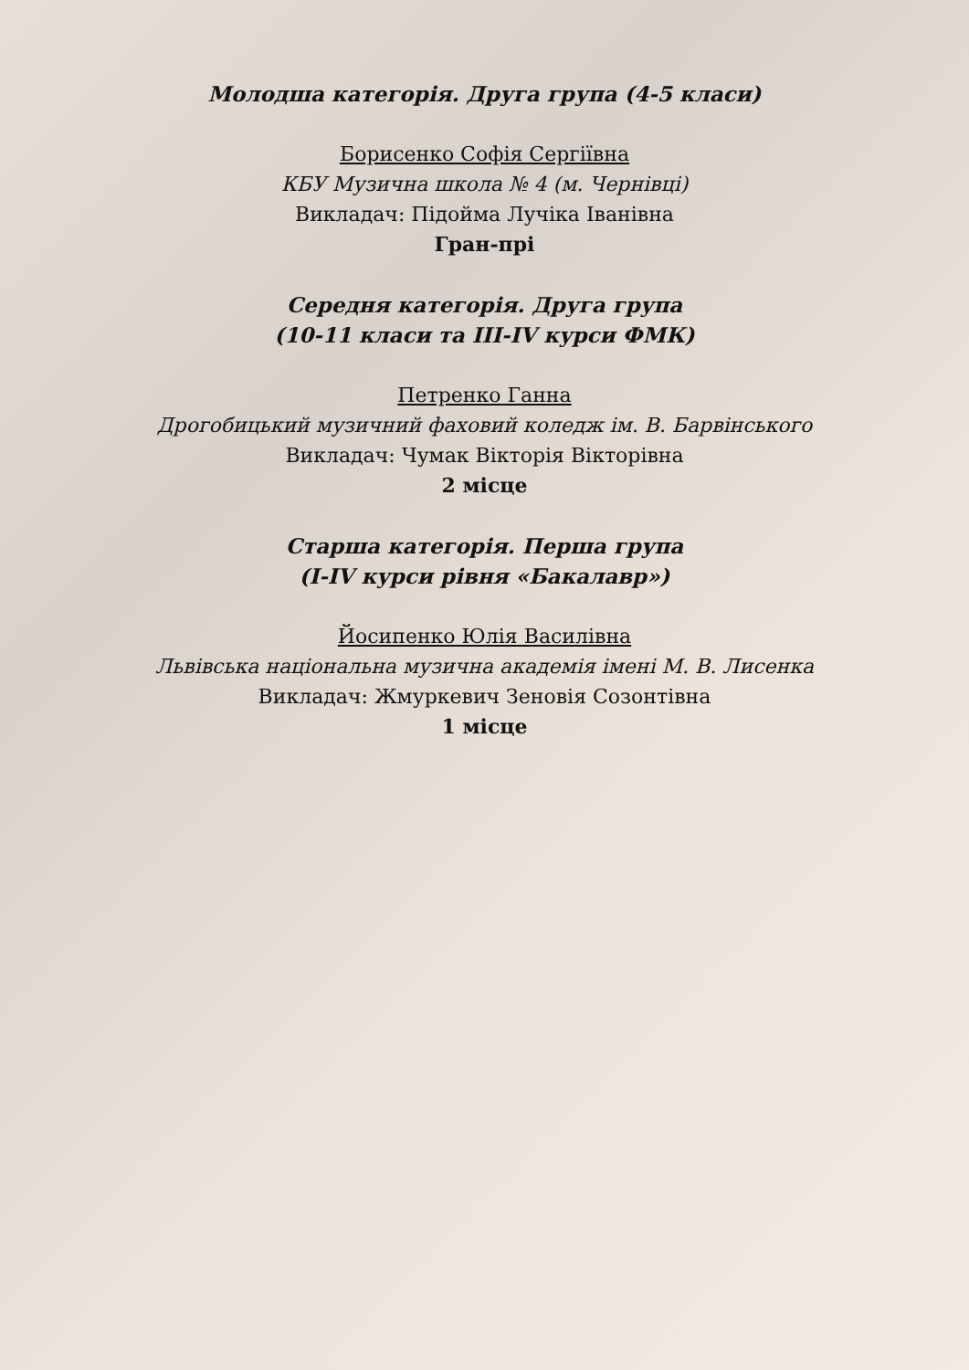Молодша категорія. Друга група (4-5 класи)
Борисенко Софія Сергіївна
КБУ Музична школа № 4 (м. Чернівці)
Викладач: Підойма Лучіка Іванівна
Гран-прі
Середня категорія. Друга група
(10-11 класи та ІІІ-IV курси ФМК)
Петренко Ганна
Дрогобицький музичний фаховий коледж ім. В. Барвінського
Викладач: Чумак Вікторія Вікторівна
2 місце
Старша категорія. Перша група
(I-IV курси рівня «Бакалавр»)
Йосипенко Юлія Василівна
Львівська національна музична академія імені М. В. Лисенка
Викладач: Жмуркевич Зеновія Созонтівна
1 місце